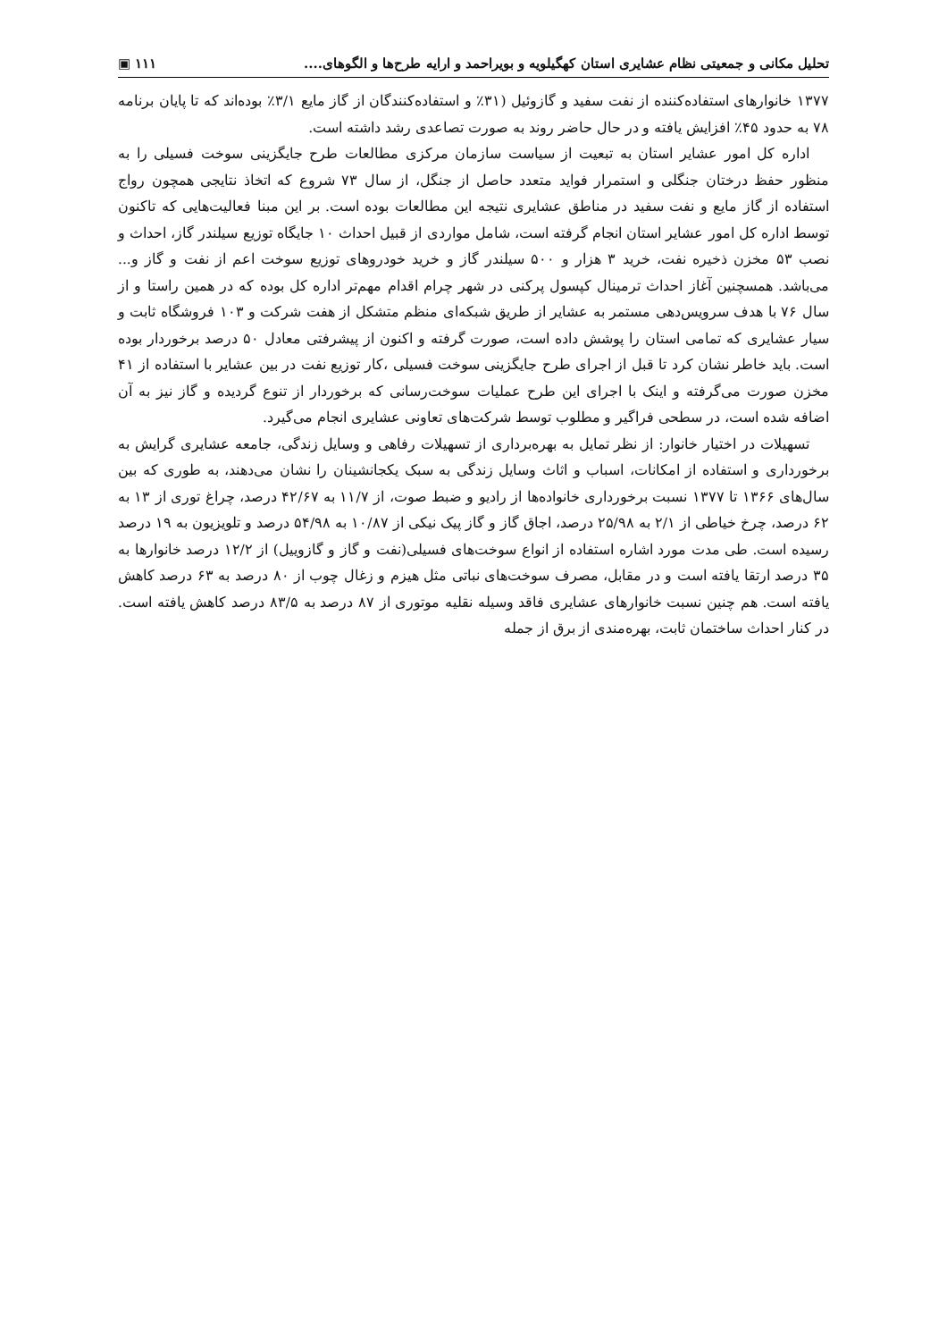تحلیل مکانی و جمعیتی نظام عشایری استان کهگیلویه و بویراحمد و ارایه طرح‌ها و الگوهای.... ۱۱۱ ▣
۱۳۷۷ خانوارهای استفاده‌کننده از نفت سفید و گازوئیل (۳۱٪ و استفاده‌کنندگان از گاز مایع ۳/۱٪ بوده‌اند که تا پایان برنامه ۷۸ به حدود ۴۵٪ افزایش یافته و در حال حاضر روند به صورت تصاعدی رشد داشته است.
اداره کل امور عشایر استان به تبعیت از سیاست سازمان مرکزی مطالعات طرح جایگزینی سوخت فسیلی را به منظور حفظ درختان جنگلی و استمرار فواید متعدد حاصل از جنگل، از سال ۷۳ شروع که اتخاذ نتایجی همچون رواج استفاده از گاز مایع و نفت سفید در مناطق عشایری نتیجه این مطالعات بوده است. بر این مبنا فعالیت‌هایی که تاکنون توسط اداره کل امور عشایر استان انجام گرفته است، شامل مواردی از قبیل احداث ۱۰ جایگاه توزیع سیلندر گاز، احداث و نصب ۵۳ مخزن ذخیره نفت، خرید ۳ هزار و ۵۰۰ سیلندر گاز و خرید خودروهای توزیع سوخت اعم از نفت و گاز و... می‌باشد. همسچنین آغاز احداث ترمینال کپسول پرکنی در شهر چرام اقدام مهم‌تر اداره کل بوده که در همین راستا و از سال ۷۶ با هدف سرویس‌دهی مستمر به عشایر از طریق شبکه‌ای منظم متشکل از هفت شرکت و ۱۰۳ فروشگاه ثابت و سیار عشایری که تمامی استان را پوشش داده است، صورت گرفته و اکنون از پیشرفتی معادل ۵۰ درصد برخوردار بوده است. باید خاطر نشان کرد تا قبل از اجرای طرح جایگزینی سوخت فسیلی ،کار توزیع نفت در بین عشایر با استفاده از ۴۱ مخزن صورت می‌گرفته و اینک با اجرای این طرح عملیات سوخت‌رسانی که برخوردار از تنوع گردیده و گاز نیز به آن اضافه شده است، در سطحی فراگیر و مطلوب توسط شرکت‌های تعاونی عشایری انجام می‌گیرد.
تسهیلات در اختیار خانوار: از نظر تمایل به بهره‌برداری از تسهیلات رفاهی و وسایل زندگی، جامعه عشایری گرایش به برخورداری و استفاده از امکانات، اسباب و اثاث وسایل زندگی به سبک یکجانشینان را نشان می‌دهند، به طوری که بین سال‌های ۱۳۶۶ تا ۱۳۷۷ نسبت برخورداری خانواده‌ها از رادیو و ضبط صوت، از ۱۱/۷ به ۴۲/۶۷ درصد، چراغ توری از ۱۳ به ۶۲ درصد، چرخ خیاطی از ۲/۱ به ۲۵/۹۸ درصد، اجاق گاز و گاز پیک نیکی از ۱۰/۸۷ به ۵۴/۹۸ درصد و تلویزیون به ۱۹ درصد رسیده است. طی مدت مورد اشاره استفاده از انواع سوخت‌های فسیلی(نفت و گاز و گازوییل) از ۱۲/۲ درصد خانوارها به ۳۵ درصد ارتقا یافته است و در مقابل، مصرف سوخت‌های نباتی مثل هیزم و زغال چوب از ۸۰ درصد به ۶۳ درصد کاهش یافته است. هم چنین نسبت خانوارهای عشایری فاقد وسیله نقلیه موتوری از ۸۷ درصد به ۸۳/۵ درصد کاهش یافته است. در کنار احداث ساختمان ثابت، بهره‌مندی از برق از جمله